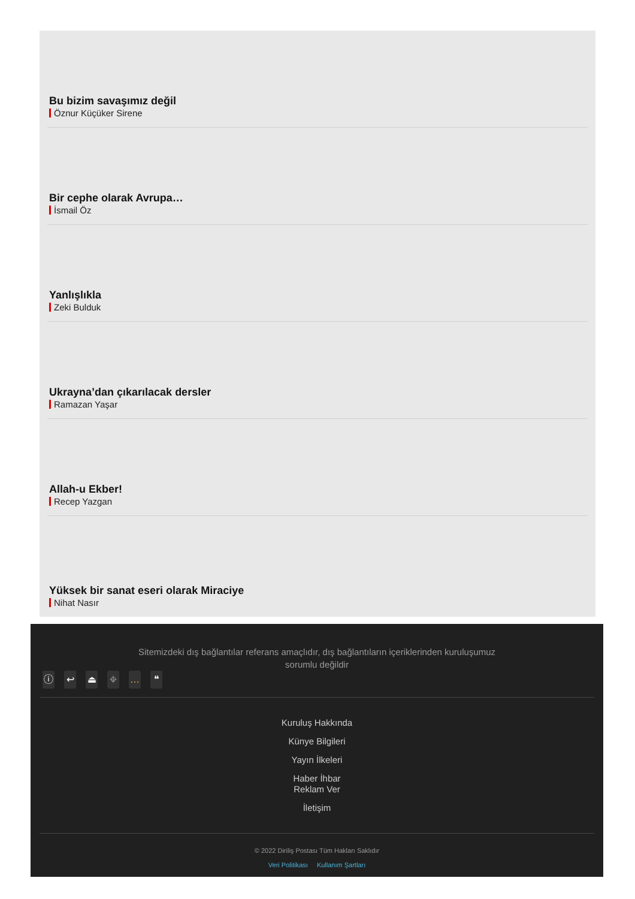Bu bizim savaşımız değil
Öznur Küçüker Sirene
Bir cephe olarak Avrupa…
İsmail Öz
Yanlışlıkla
Zeki Bulduk
Ukrayna’dan çıkarılacak dersler
Ramazan Yaşar
Allah-u Ekber!
Recep Yazgan
Yüksek bir sanat eseri olarak Miraciye
Nihat Nasır
Sitemizdeki dış bağlantılar referans amaçlıdır, dış bağlantıların içeriklerinden kuruluşumuz sorumlu değildir
ⓘ ↩ ⏏ ⌖ … ❝
Kuruluş Hakkında
Künye Bilgileri
Yayın İlkeleri
Haber İhbar
Reklam Ver
İletişim
© 2022 Diriliş Postası Tüm Hakları Saklıdır
Veri Politikası Kullanım Şartları